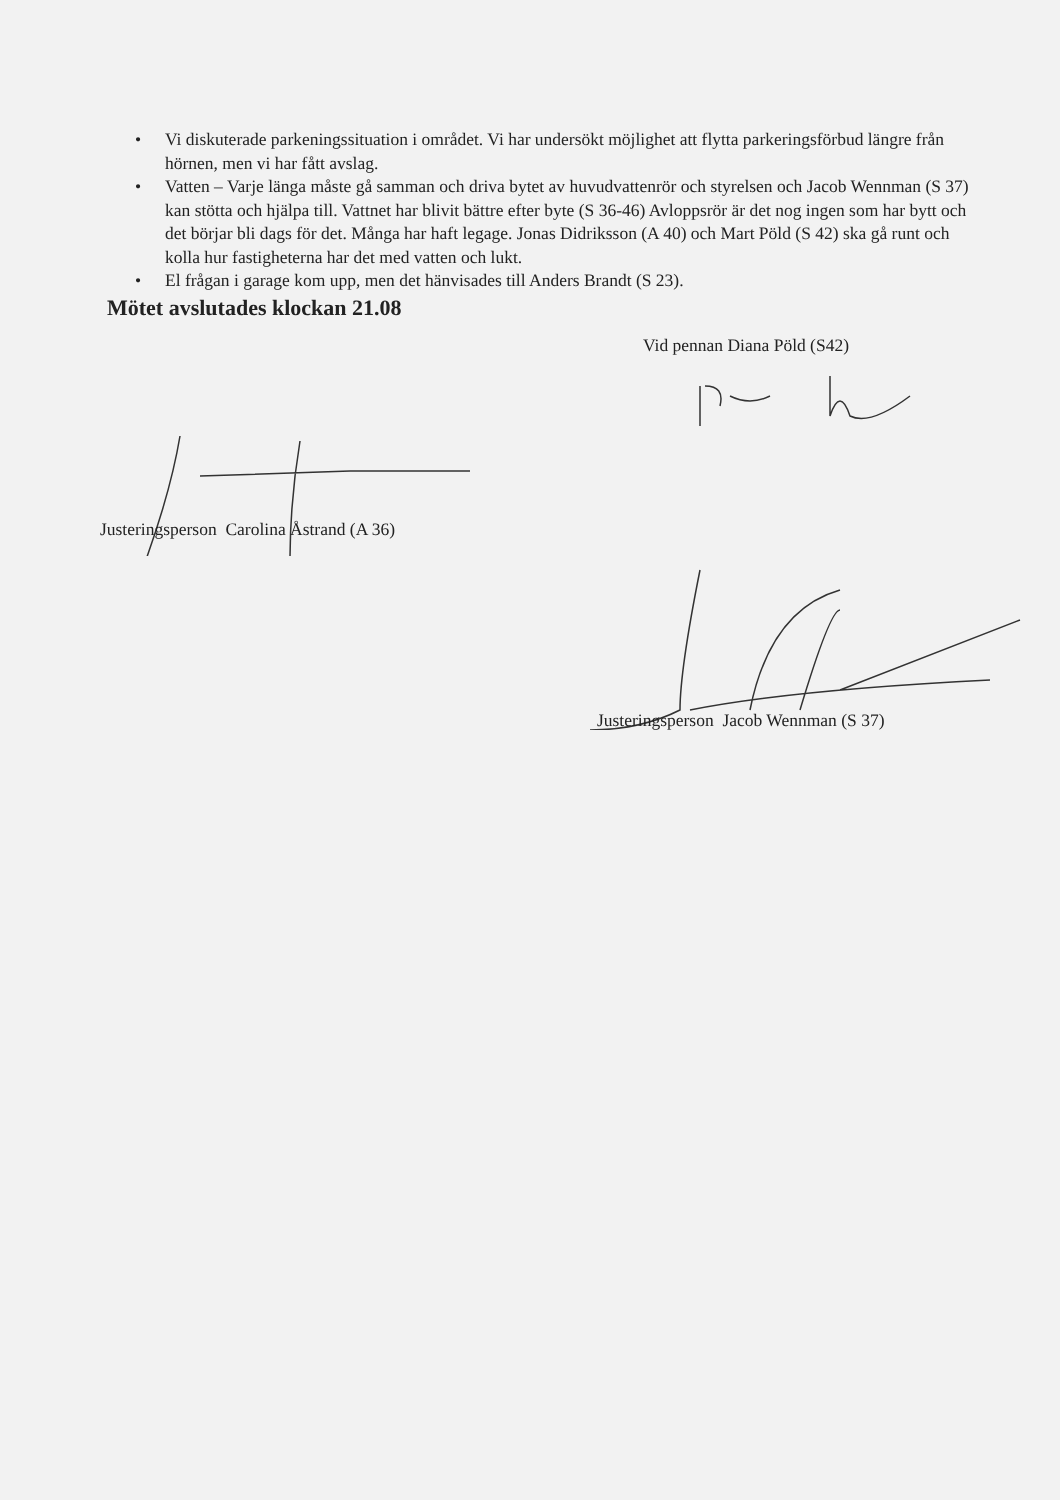• Vi diskuterade parkeningssituation i området. Vi har undersökt möjlighet att flytta parkeringsförbud längre från hörnen, men vi har fått avslag.
• Vatten – Varje länga måste gå samman och driva bytet av huvudvattenrör och styrelsen och Jacob Wennman (S 37) kan stötta och hjälpa till. Vattnet har blivit bättre efter byte (S 36-46) Avloppsrör är det nog ingen som har bytt och det börjar bli dags för det. Många har haft legage. Jonas Didriksson (A 40) och Mart Pöld (S 42) ska gå runt och kolla hur fastigheterna har det med vatten och lukt.
• El frågan i garage kom upp, men det hänvisades till Anders Brandt (S 23).
Mötet avslutades klockan 21.08
Vid pennan Diana Pöld (S42)
Justeringsperson Carolina Åstrand (A 36)
Justeringsperson Jacob Wennman (S 37)